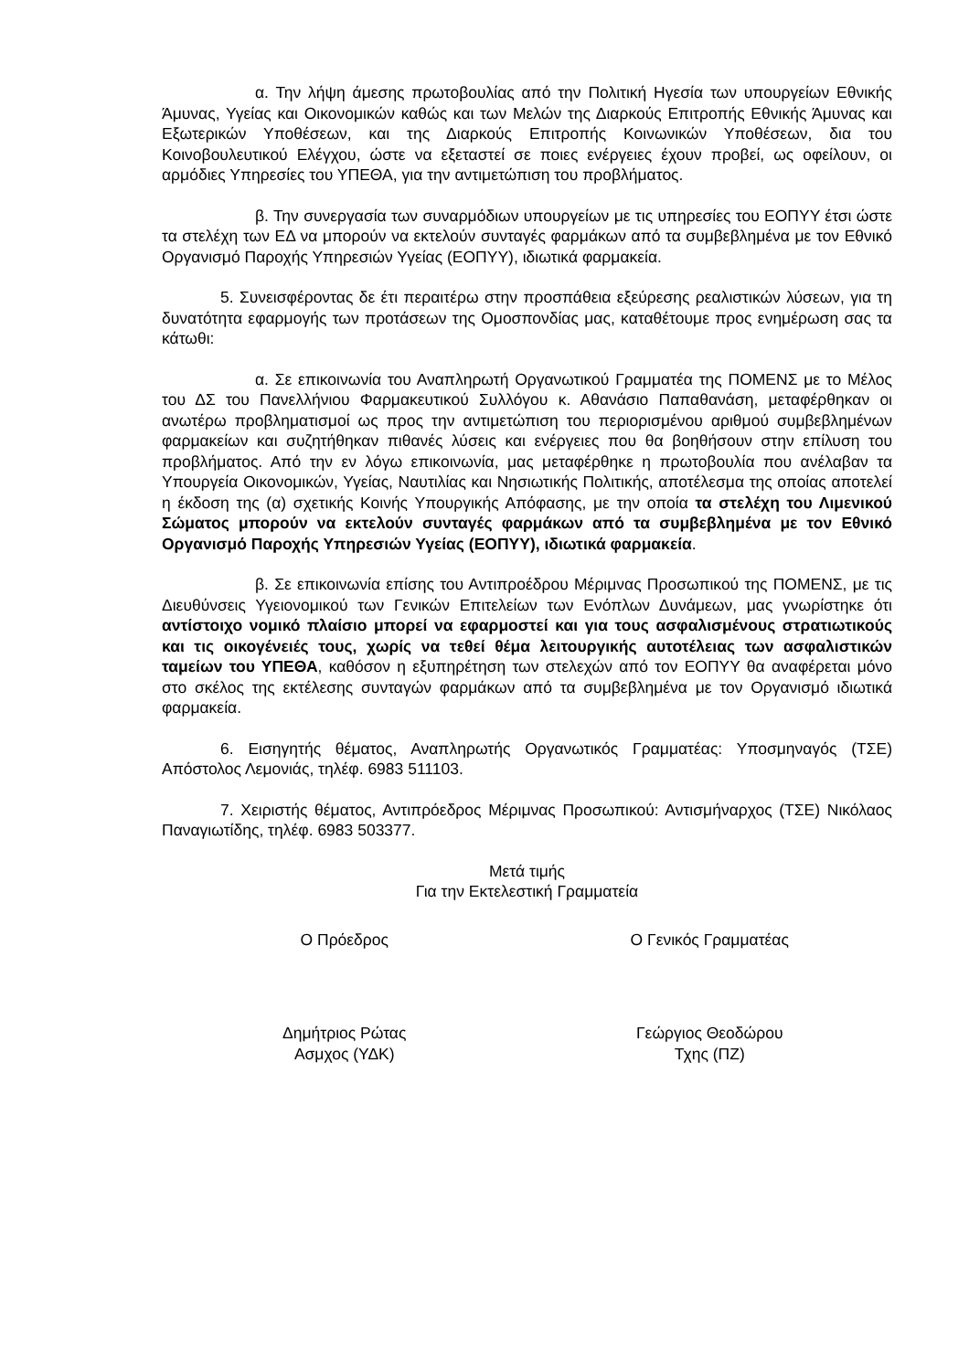α. Την λήψη άμεσης πρωτοβουλίας από την Πολιτική Ηγεσία των υπουργείων Εθνικής Άμυνας, Υγείας και Οικονομικών καθώς και των Μελών της Διαρκούς Επιτροπής Εθνικής Άμυνας και Εξωτερικών Υποθέσεων, και της Διαρκούς Επιτροπής Κοινωνικών Υποθέσεων, δια του Κοινοβουλευτικού Ελέγχου, ώστε να εξεταστεί σε ποιες ενέργειες έχουν προβεί, ως οφείλουν, οι αρμόδιες Υπηρεσίες του ΥΠΕΘΑ, για την αντιμετώπιση του προβλήματος.
β. Την συνεργασία των συναρμόδιων υπουργείων με τις υπηρεσίες του ΕΟΠΥΥ έτσι ώστε τα στελέχη των ΕΔ να μπορούν να εκτελούν συνταγές φαρμάκων από τα συμβεβλημένα με τον Εθνικό Οργανισμό Παροχής Υπηρεσιών Υγείας (ΕΟΠΥΥ), ιδιωτικά φαρμακεία.
5. Συνεισφέροντας δε έτι περαιτέρω στην προσπάθεια εξεύρεσης ρεαλιστικών λύσεων, για τη δυνατότητα εφαρμογής των προτάσεων της Ομοσπονδίας μας, καταθέτουμε προς ενημέρωση σας τα κάτωθι:
α. Σε επικοινωνία του Αναπληρωτή Οργανωτικού Γραμματέα της ΠΟΜΕΝΣ με το Μέλος του ΔΣ του Πανελλήνιου Φαρμακευτικού Συλλόγου κ. Αθανάσιο Παπαθανάση, μεταφέρθηκαν οι ανωτέρω προβληματισμοί ως προς την αντιμετώπιση του περιορισμένου αριθμού συμβεβλημένων φαρμακείων και συζητήθηκαν πιθανές λύσεις και ενέργειες που θα βοηθήσουν στην επίλυση του προβλήματος. Από την εν λόγω επικοινωνία, μας μεταφέρθηκε η πρωτοβουλία που ανέλαβαν τα Υπουργεία Οικονομικών, Υγείας, Ναυτιλίας και Νησιωτικής Πολιτικής, αποτέλεσμα της οποίας αποτελεί η έκδοση της (α) σχετικής Κοινής Υπουργικής Απόφασης, με την οποία τα στελέχη του Λιμενικού Σώματος μπορούν να εκτελούν συνταγές φαρμάκων από τα συμβεβλημένα με τον Εθνικό Οργανισμό Παροχής Υπηρεσιών Υγείας (ΕΟΠΥΥ), ιδιωτικά φαρμακεία.
β. Σε επικοινωνία επίσης του Αντιπροέδρου Μέριμνας Προσωπικού της ΠΟΜΕΝΣ, με τις Διευθύνσεις Υγειονομικού των Γενικών Επιτελείων των Ενόπλων Δυνάμεων, μας γνωρίστηκε ότι αντίστοιχο νομικό πλαίσιο μπορεί να εφαρμοστεί και για τους ασφαλισμένους στρατιωτικούς και τις οικογένειές τους, χωρίς να τεθεί θέμα λειτουργικής αυτοτέλειας των ασφαλιστικών ταμείων του ΥΠΕΘΑ, καθόσον η εξυπηρέτηση των στελεχών από τον ΕΟΠΥΥ θα αναφέρεται μόνο στο σκέλος της εκτέλεσης συνταγών φαρμάκων από τα συμβεβλημένα με τον Οργανισμό ιδιωτικά φαρμακεία.
6. Εισηγητής θέματος, Αναπληρωτής Οργανωτικός Γραμματέας: Υποσμηναγός (ΤΣΕ) Απόστολος Λεμονιάς, τηλέφ. 6983 511103.
7. Χειριστής θέματος, Αντιπρόεδρος Μέριμνας Προσωπικού: Αντισμήναρχος (ΤΣΕ) Νικόλαος Παναγιωτίδης, τηλέφ. 6983 503377.
Μετά τιμής
Για την Εκτελεστική Γραμματεία
Ο Πρόεδρος Ο Γενικός Γραμματέας
Δημήτριος Ρώτας
Ασμχος (ΥΔΚ)
Γεώργιος Θεοδώρου
Τχης (ΠΖ)